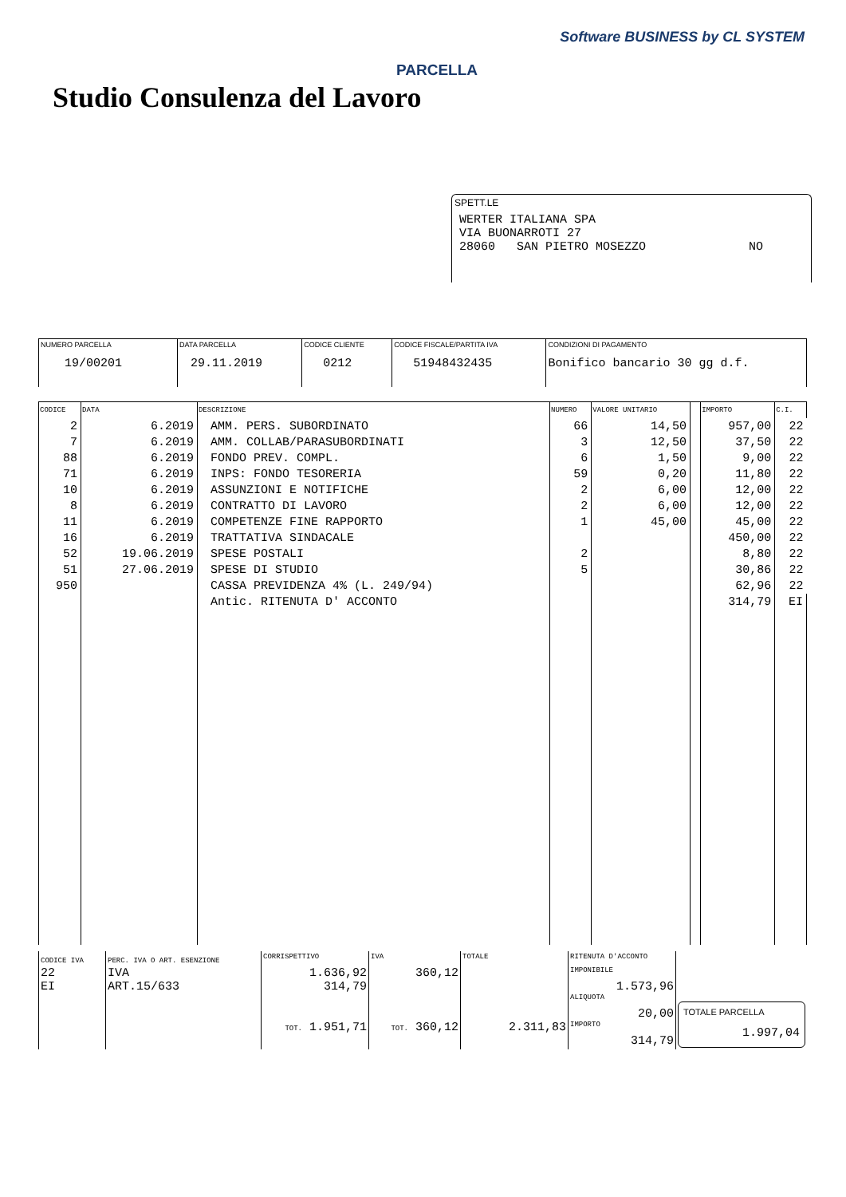Software BUSINESS by CL SYSTEM
PARCELLA
Studio Consulenza del Lavoro
SPETT.LE
WERTER ITALIANA SPA
VIA BUONARROTI 27
28060 SAN PIETRO MOSEZZO NO
| NUMERO PARCELLA 19/00201 | DATA PARCELLA 29.11.2019 | CODICE CLIENTE 0212 | CODICE FISCALE/PARTITA IVA 51948432435 | CONDIZIONI DI PAGAMENTO Bonifico bancario 30 gg d.f. |
| CODICE | DATA | DESCRIZIONE | NUMERO | VALORE UNITARIO | | IMPORTO | C.I. |
| --- | --- | --- | --- | --- | --- | --- | --- |
| 2 | 6.2019 | AMM. PERS. SUBORDINATO | 66 | 14,50 | | 957,00 | 22 |
| 7 | 6.2019 | AMM. COLLAB/PARASUBORDINATI | 3 | 12,50 | | 37,50 | 22 |
| 88 | 6.2019 | FONDO PREV. COMPL. | 6 | 1,50 | | 9,00 | 22 |
| 71 | 6.2019 | INPS: FONDO TESORERIA | 59 | 0,20 | | 11,80 | 22 |
| 10 | 6.2019 | ASSUNZIONI E NOTIFICHE | 2 | 6,00 | | 12,00 | 22 |
| 8 | 6.2019 | CONTRATTO DI LAVORO | 2 | 6,00 | | 12,00 | 22 |
| 11 | 6.2019 | COMPETENZE FINE RAPPORTO | 1 | 45,00 | | 45,00 | 22 |
| 16 | 6.2019 | TRATTATIVA SINDACALE | | | | 450,00 | 22 |
| 52 | 19.06.2019 | SPESE POSTALI | 2 | | | 8,80 | 22 |
| 51 | 27.06.2019 | SPESE DI STUDIO | 5 | | | 30,86 | 22 |
| 950 | | CASSA PREVIDENZA 4% (L. 249/94) | | | | 62,96 | 22 |
| | | Antic. RITENUTA D' ACCONTO | | | | 314,79 | EI |
| CODICE IVA 22 EI | PERC. IVA O ART. ESENZIONE IVA ART.15/633 | CORRISPETTIVO 1.636,92 314,79 TOT. 1.951,71 | IVA 360,12 TOT. 360,12 | TOTALE 2.311,83 | RITENUTA D'ACCONTO IMPONIBILE 1.573,96 ALIQUOTA 20,00 IMPORTO 314,79 | TOTALE PARCELLA 1.997,04 |